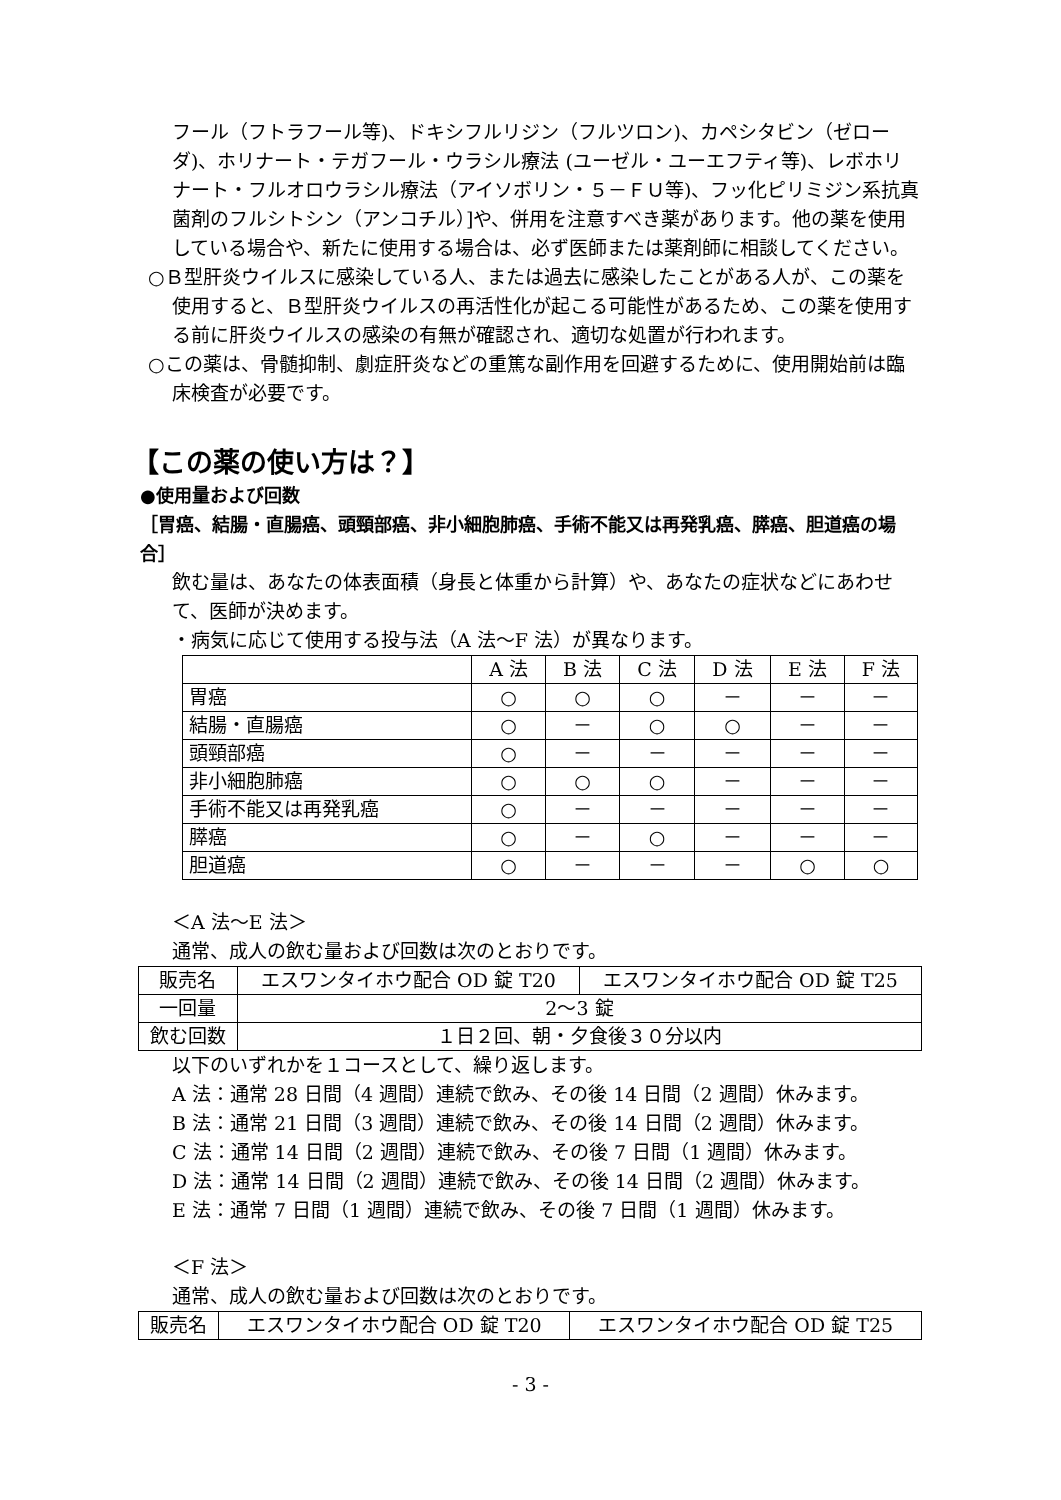フール（フトラフール等)、ドキシフルリジン（フルツロン)、カペシタビン（ゼローダ)、ホリナート・テガフール・ウラシル療法 (ユーゼル・ユーエフティ等)、レボホリナート・フルオロウラシル療法（アイソボリン・５－ＦＵ等)、フッ化ピリミジン系抗真菌剤のフルシトシン（アンコチル）]や、併用を注意すべき薬があります。他の薬を使用している場合や、新たに使用する場合は、必ず医師または薬剤師に相談してください。
○Ｂ型肝炎ウイルスに感染している人、または過去に感染したことがある人が、この薬を使用すると、Ｂ型肝炎ウイルスの再活性化が起こる可能性があるため、この薬を使用する前に肝炎ウイルスの感染の有無が確認され、適切な処置が行われます。
○この薬は、骨髄抑制、劇症肝炎などの重篤な副作用を回避するために、使用開始前は臨床検査が必要です。
【この薬の使い方は？】
●使用量および回数
［胃癌、結腸・直腸癌、頭頸部癌、非小細胞肺癌、手術不能又は再発乳癌、膵癌、胆道癌の場合］
飲む量は、あなたの体表面積（身長と体重から計算）や、あなたの症状などにあわせて、医師が決めます。
・病気に応じて使用する投与法（A 法～F 法）が異なります。
| | A 法 | B 法 | C 法 | D 法 | E 法 | F 法 |
| 胃癌 | ○ | ○ | ○ | － | － | － |
| 結腸・直腸癌 | ○ | － | ○ | ○ | － | － |
| 頭頸部癌 | ○ | － | － | － | － | － |
| 非小細胞肺癌 | ○ | ○ | ○ | － | － | － |
| 手術不能又は再発乳癌 | ○ | － | － | － | － | － |
| 膵癌 | ○ | － | ○ | － | － | － |
| 胆道癌 | ○ | － | － | － | ○ | ○ |
＜A 法～E 法＞
通常、成人の飲む量および回数は次のとおりです。
| 販売名 | エスワンタイホウ配合 OD 錠 T20 | エスワンタイホウ配合 OD 錠 T25 |
| 一回量 | 2～3 錠 | |
| 飲む回数 | １日２回、朝・夕食後３０分以内 | |
以下のいずれかを１コースとして、繰り返します。
A 法：通常 28 日間（4 週間）連続で飲み、その後 14 日間（2 週間）休みます。
B 法：通常 21 日間（3 週間）連続で飲み、その後 14 日間（2 週間）休みます。
C 法：通常 14 日間（2 週間）連続で飲み、その後 7 日間（1 週間）休みます。
D 法：通常 14 日間（2 週間）連続で飲み、その後 14 日間（2 週間）休みます。
E 法：通常 7 日間（1 週間）連続で飲み、その後 7 日間（1 週間）休みます。
＜F 法＞
通常、成人の飲む量および回数は次のとおりです。
| 販売名 | エスワンタイホウ配合 OD 錠 T20 | エスワンタイホウ配合 OD 錠 T25 |
- 3 -